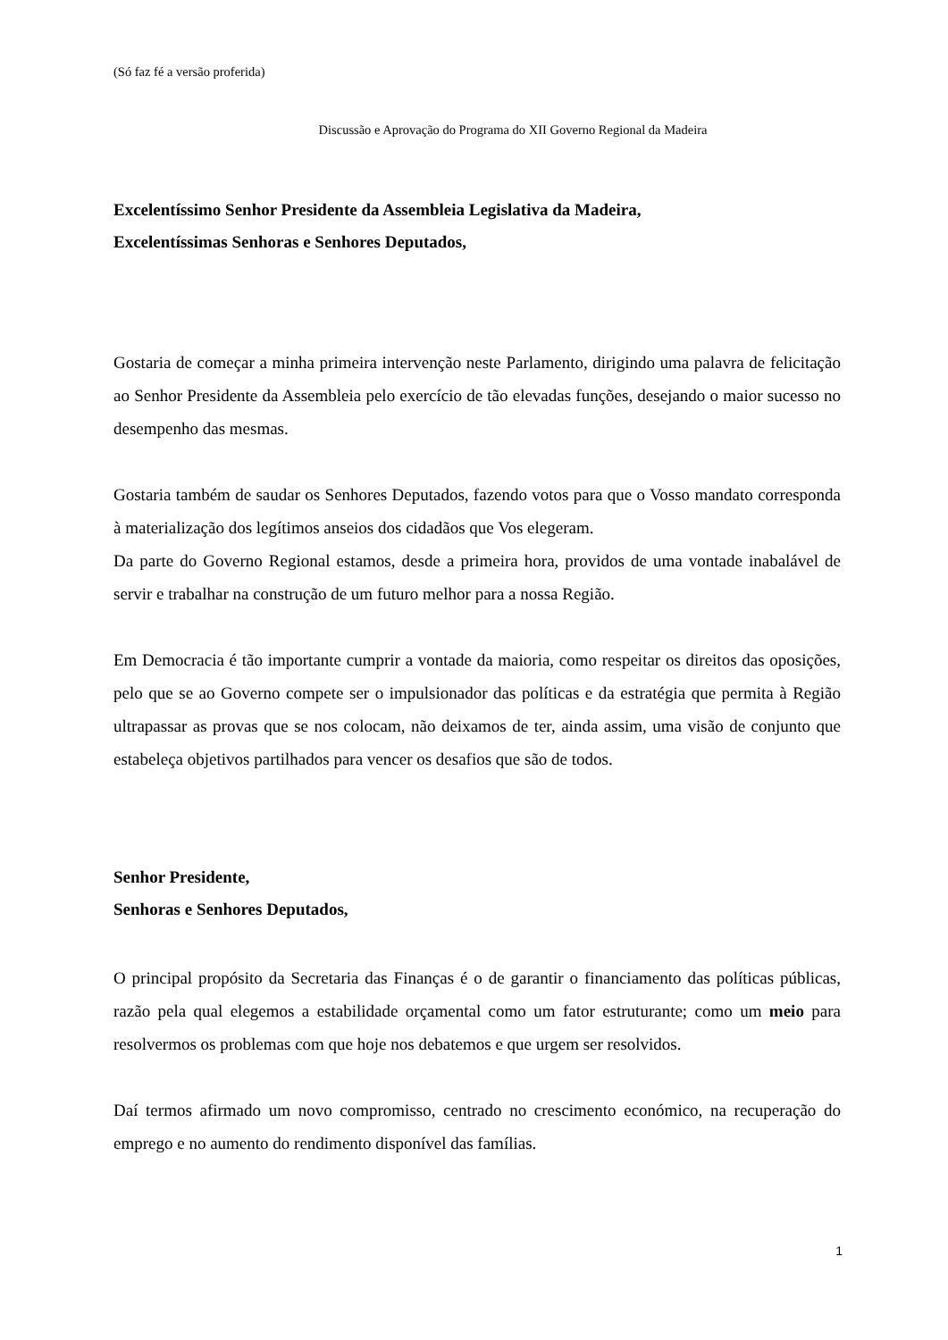(Só faz fé a versão proferida)
Discussão e Aprovação do Programa do XII Governo Regional da Madeira
Excelentíssimo Senhor Presidente da Assembleia Legislativa da Madeira,
Excelentíssimas Senhoras e Senhores Deputados,
Gostaria de começar a minha primeira intervenção neste Parlamento, dirigindo uma palavra de felicitação ao Senhor Presidente da Assembleia pelo exercício de tão elevadas funções, desejando o maior sucesso no desempenho das mesmas.
Gostaria também de saudar os Senhores Deputados, fazendo votos para que o Vosso mandato corresponda à materialização dos legítimos anseios dos cidadãos que Vos elegeram.
Da parte do Governo Regional estamos, desde a primeira hora, providos de uma vontade inabalável de servir e trabalhar na construção de um futuro melhor para a nossa Região.
Em Democracia é tão importante cumprir a vontade da maioria, como respeitar os direitos das oposições, pelo que se ao Governo compete ser o impulsionador das políticas e da estratégia que permita à Região ultrapassar as provas que se nos colocam, não deixamos de ter, ainda assim, uma visão de conjunto que estabeleça objetivos partilhados para vencer os desafios que são de todos.
Senhor Presidente,
Senhoras e Senhores Deputados,
O principal propósito da Secretaria das Finanças é o de garantir o financiamento das políticas públicas, razão pela qual elegemos a estabilidade orçamental como um fator estruturante; como um meio para resolvermos os problemas com que hoje nos debatemos e que urgem ser resolvidos.
Daí termos afirmado um novo compromisso, centrado no crescimento económico, na recuperação do emprego e no aumento do rendimento disponível das famílias.
1